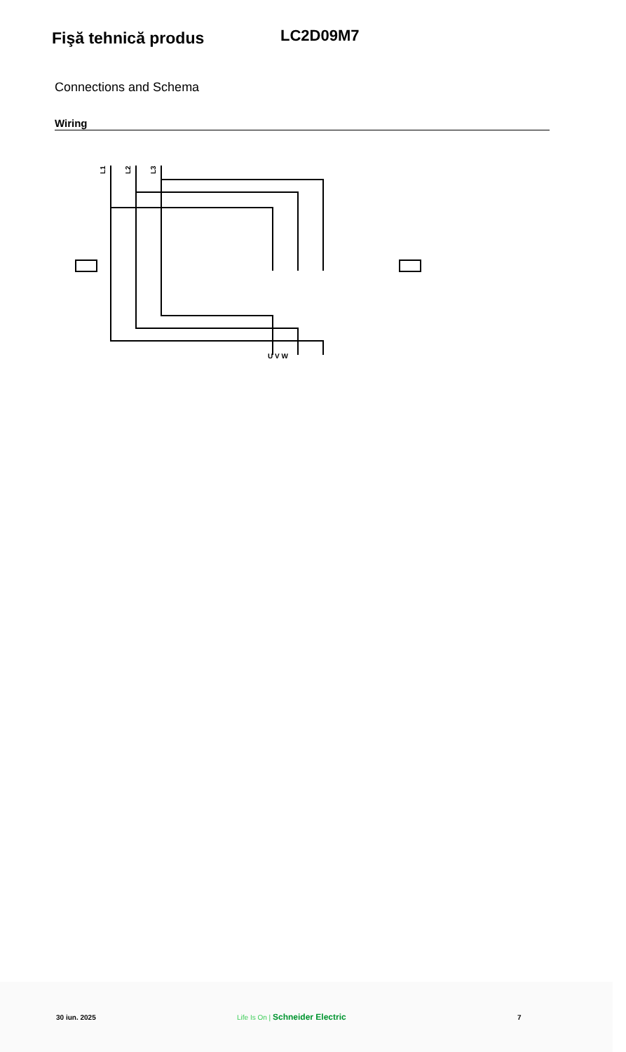Fişă tehnică produs
LC2D09M7
Connections and Schema
Wiring
L1
L2
L3
U V W
30 iun. 2025 Life Is On | Schneider Electric
7